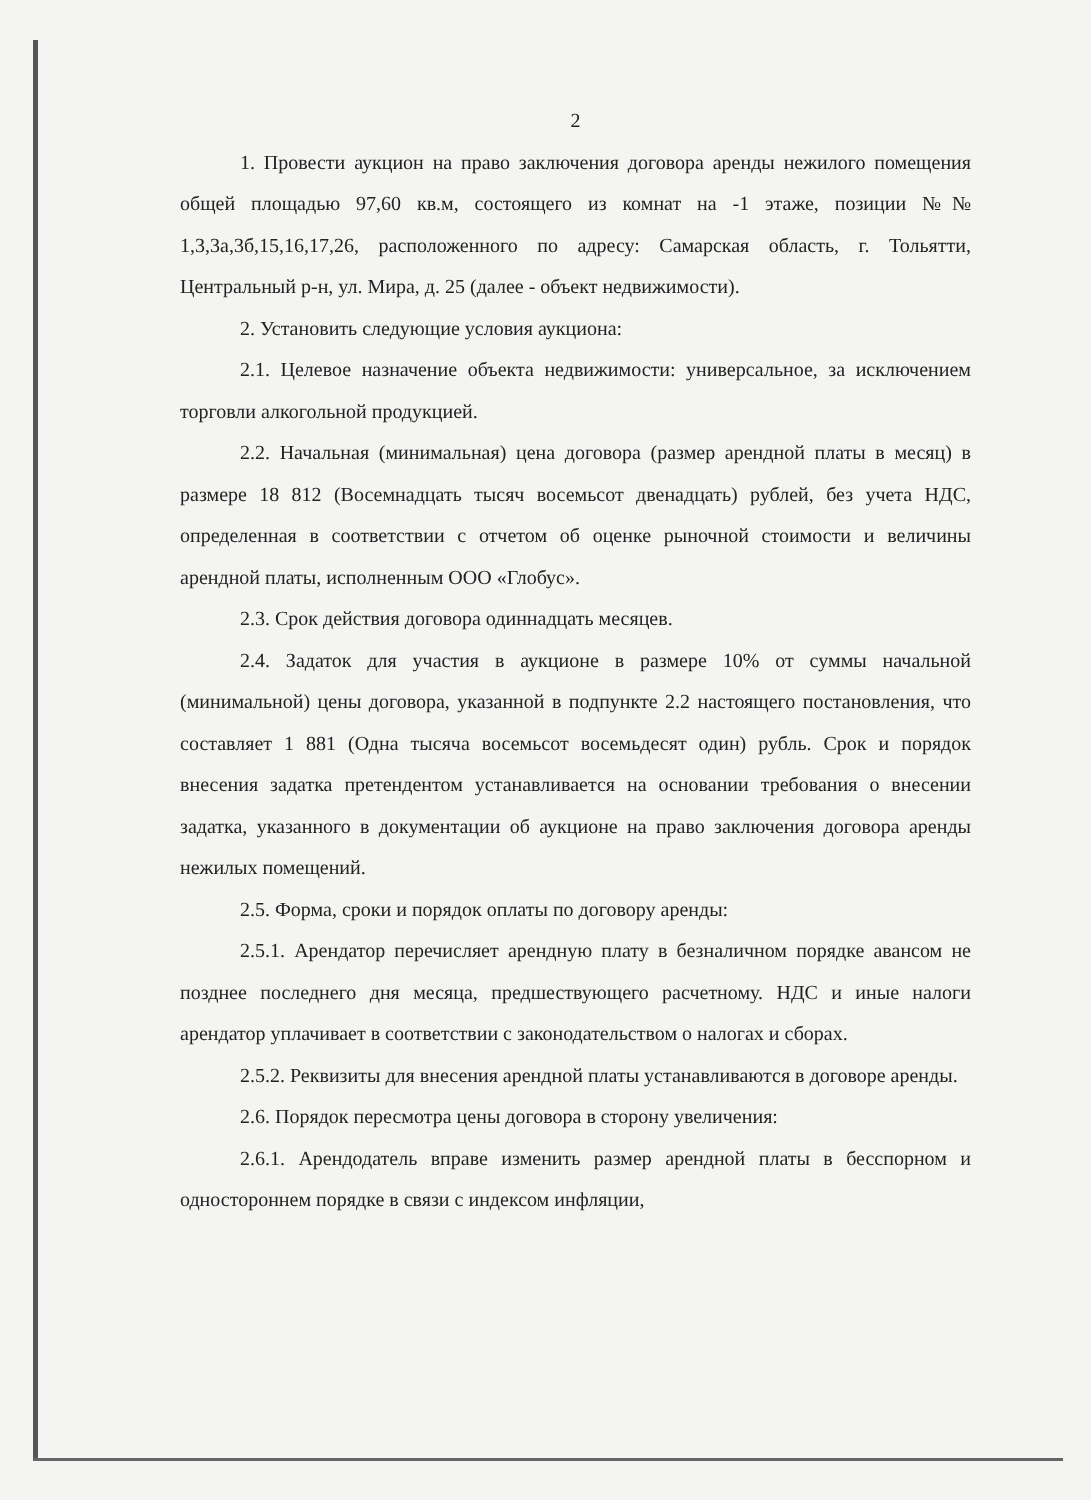2
1. Провести аукцион на право заключения договора аренды нежилого помещения общей площадью 97,60 кв.м, состоящего из комнат на -1 этаже, позиции №№ 1,3,3а,3б,15,16,17,26, расположенного по адресу: Самарская область, г. Тольятти, Центральный р-н, ул. Мира, д. 25 (далее - объект недвижимости).
2. Установить следующие условия аукциона:
2.1. Целевое назначение объекта недвижимости: универсальное, за исключением торговли алкогольной продукцией.
2.2. Начальная (минимальная) цена договора (размер арендной платы в месяц) в размере 18 812 (Восемнадцать тысяч восемьсот двенадцать) рублей, без учета НДС, определенная в соответствии с отчетом об оценке рыночной стоимости и величины арендной платы, исполненным ООО «Глобус».
2.3. Срок действия договора одиннадцать месяцев.
2.4. Задаток для участия в аукционе в размере 10% от суммы начальной (минимальной) цены договора, указанной в подпункте 2.2 настоящего постановления, что составляет 1 881 (Одна тысяча восемьсот восемьдесят один) рубль. Срок и порядок внесения задатка претендентом устанавливается на основании требования о внесении задатка, указанного в документации об аукционе на право заключения договора аренды нежилых помещений.
2.5. Форма, сроки и порядок оплаты по договору аренды:
2.5.1. Арендатор перечисляет арендную плату в безналичном порядке авансом не позднее последнего дня месяца, предшествующего расчетному. НДС и иные налоги арендатор уплачивает в соответствии с законодательством о налогах и сборах.
2.5.2. Реквизиты для внесения арендной платы устанавливаются в договоре аренды.
2.6. Порядок пересмотра цены договора в сторону увеличения:
2.6.1. Арендодатель вправе изменить размер арендной платы в бесспорном и одностороннем порядке в связи с индексом инфляции,